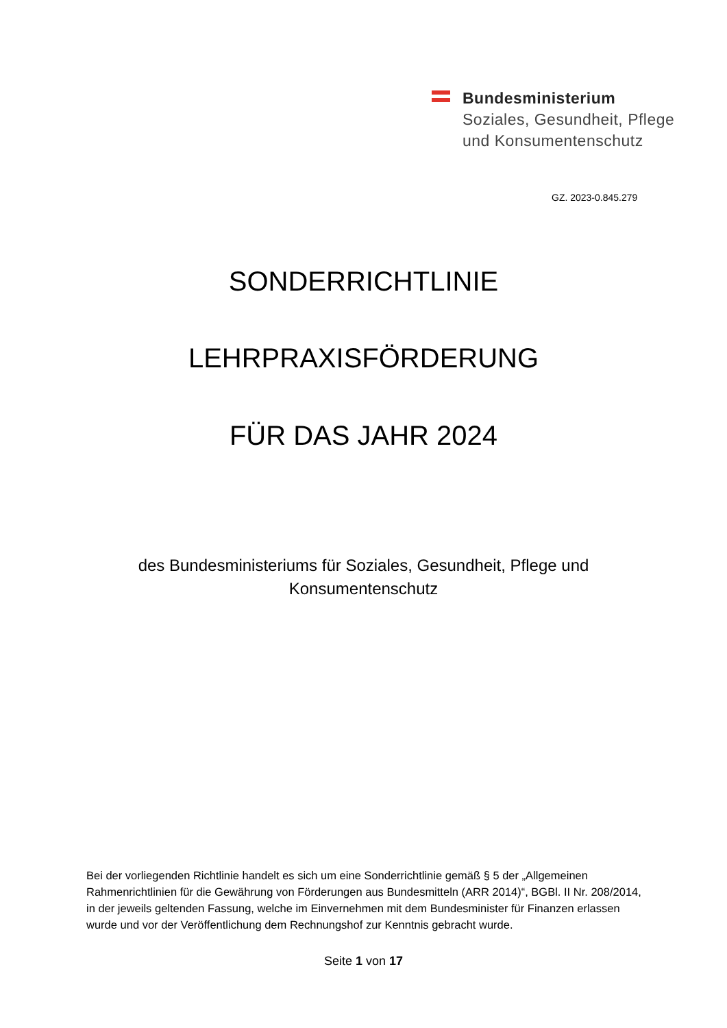Bundesministerium
Soziales, Gesundheit, Pflege
und Konsumentenschutz
GZ. 2023-0.845.279
SONDERRICHTLINIE
LEHRPRAXISFÖRDERUNG
FÜR DAS JAHR 2024
des Bundesministeriums für Soziales, Gesundheit, Pflege und
Konsumentenschutz
Bei der vorliegenden Richtlinie handelt es sich um eine Sonderrichtlinie gemäß § 5 der „Allgemeinen Rahmenrichtlinien für die Gewährung von Förderungen aus Bundesmitteln (ARR 2014)“, BGBl. II Nr. 208/2014, in der jeweils geltenden Fassung, welche im Einvernehmen mit dem Bundesminister für Finanzen erlassen wurde und vor der Veröffentlichung dem Rechnungshof zur Kenntnis gebracht wurde.
Seite 1 von 17